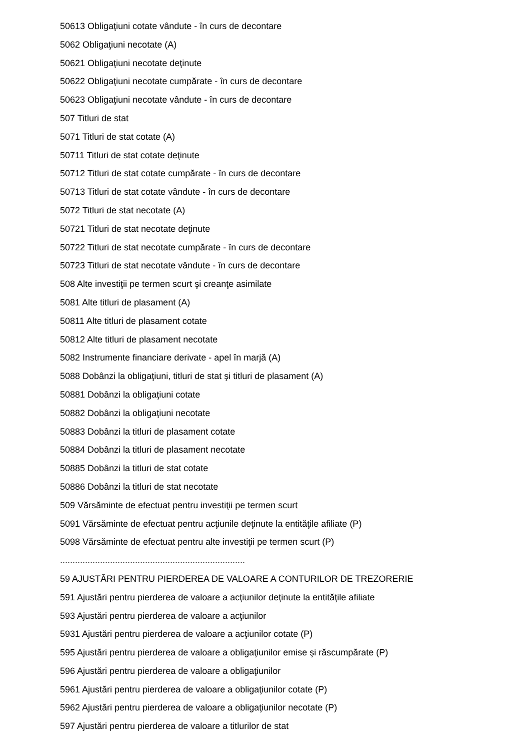50613 Obligaţiuni cotate vândute - în curs de decontare
5062 Obligaţiuni necotate (A)
50621 Obligaţiuni necotate deţinute
50622 Obligaţiuni necotate cumpărate - în curs de decontare
50623 Obligaţiuni necotate vândute - în curs de decontare
507 Titluri de stat
5071 Titluri de stat cotate (A)
50711 Titluri de stat cotate deţinute
50712 Titluri de stat cotate cumpărate - în curs de decontare
50713 Titluri de stat cotate vândute - în curs de decontare
5072 Titluri de stat necotate (A)
50721 Titluri de stat necotate deţinute
50722 Titluri de stat necotate cumpărate - în curs de decontare
50723 Titluri de stat necotate vândute - în curs de decontare
508 Alte investiţii pe termen scurt şi creanţe asimilate
5081 Alte titluri de plasament (A)
50811 Alte titluri de plasament cotate
50812 Alte titluri de plasament necotate
5082 Instrumente financiare derivate - apel în marjă (A)
5088 Dobânzi la obligaţiuni, titluri de stat şi titluri de plasament (A)
50881 Dobânzi la obligaţiuni cotate
50882 Dobânzi la obligaţiuni necotate
50883 Dobânzi la titluri de plasament cotate
50884 Dobânzi la titluri de plasament necotate
50885 Dobânzi la titluri de stat cotate
50886 Dobânzi la titluri de stat necotate
509 Vărsăminte de efectuat pentru investiţii pe termen scurt
5091 Vărsăminte de efectuat pentru acţiunile deţinute la entităţile afiliate (P)
5098 Vărsăminte de efectuat pentru alte investiţii pe termen scurt (P)
..........................................................................
59 AJUSTĂRI PENTRU PIERDEREA DE VALOARE A CONTURILOR DE TREZORERIE
591 Ajustări pentru pierderea de valoare a acţiunilor deţinute la entităţile afiliate
593 Ajustări pentru pierderea de valoare a acţiunilor
5931 Ajustări pentru pierderea de valoare a acţiunilor cotate (P)
595 Ajustări pentru pierderea de valoare a obligaţiunilor emise şi răscumpărate (P)
596 Ajustări pentru pierderea de valoare a obligaţiunilor
5961 Ajustări pentru pierderea de valoare a obligaţiunilor cotate (P)
5962 Ajustări pentru pierderea de valoare a obligaţiunilor necotate (P)
597 Ajustări pentru pierderea de valoare a titlurilor de stat